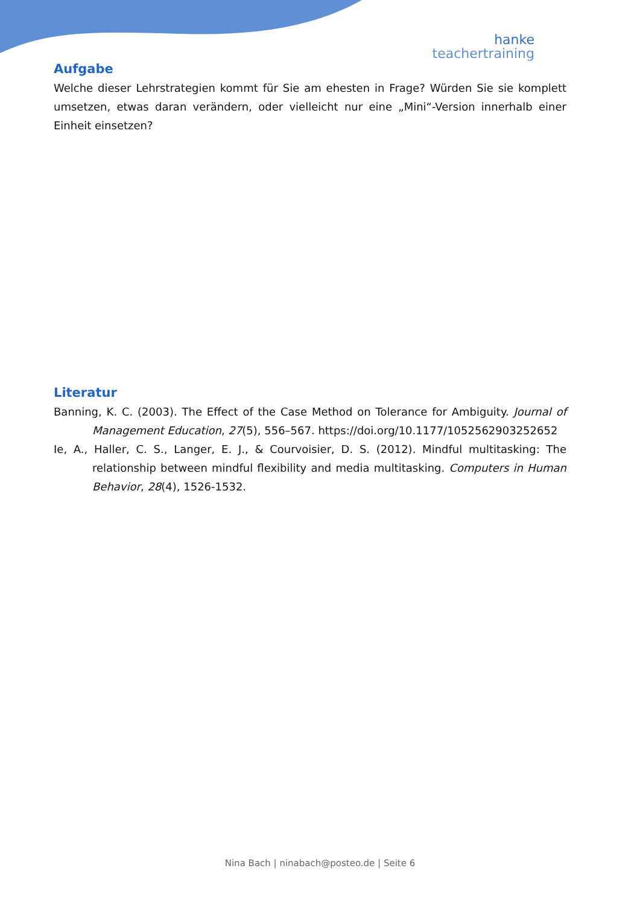hanke
teachertraining
Aufgabe
Welche dieser Lehrstrategien kommt für Sie am ehesten in Frage? Würden Sie sie komplett umsetzen, etwas daran verändern, oder vielleicht nur eine „Mini“-Version innerhalb einer Einheit einsetzen?
Literatur
Banning, K. C. (2003). The Effect of the Case Method on Tolerance for Ambiguity. Journal of Management Education, 27(5), 556–567. https://doi.org/10.1177/1052562903252652
Ie, A., Haller, C. S., Langer, E. J., & Courvoisier, D. S. (2012). Mindful multitasking: The relationship between mindful flexibility and media multitasking. Computers in Human Behavior, 28(4), 1526-1532.
Nina Bach | ninabach@posteo.de | Seite 6